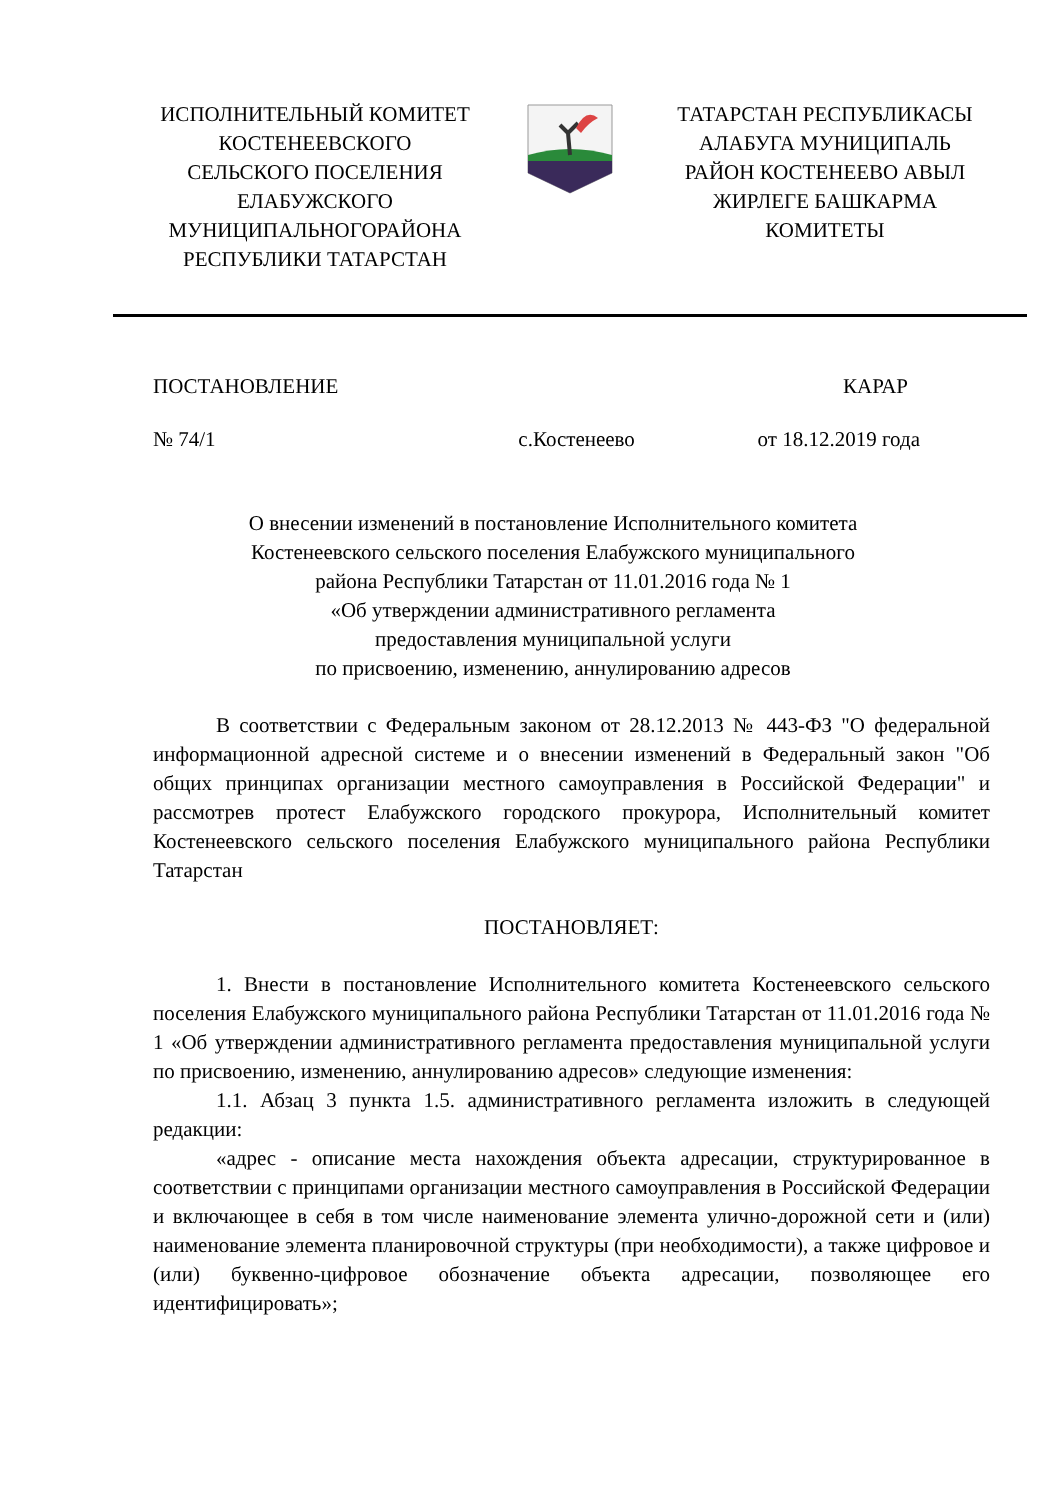ИСПОЛНИТЕЛЬНЫЙ КОМИТЕТ
КОСТЕНЕЕВСКОГО
СЕЛЬСКОГО ПОСЕЛЕНИЯ
ЕЛАБУЖСКОГО
МУНИЦИПАЛЬНОГОРАЙОНА
РЕСПУБЛИКИ ТАТАРСТАН
ТАТАРСТАН РЕСПУБЛИКАСЫ
АЛАБУГА МУНИЦИПАЛЬ
РАЙОН КОСТЕНЕЕВО АВЫЛ
ЖИРЛЕГЕ БАШКАРМА
КОМИТЕТЫ
ПОСТАНОВЛЕНИЕ КАРАР
№ 74/1 с.Костенеево от 18.12.2019 года
О внесении изменений в постановление Исполнительного комитета
Костенеевского сельского поселения Елабужского муниципального
района Республики Татарстан от 11.01.2016 года № 1
«Об утверждении административного регламента
предоставления муниципальной услуги
по присвоению, изменению, аннулированию адресов
В соответствии с Федеральным законом от 28.12.2013 № 443-ФЗ "О федеральной информационной адресной системе и о внесении изменений в Федеральный закон "Об общих принципах организации местного самоуправления в Российской Федерации" и рассмотрев протест Елабужского городского прокурора, Исполнительный комитет Костенеевского сельского поселения Елабужского муниципального района Республики Татарстан
ПОСТАНОВЛЯЕТ:
1. Внести в постановление Исполнительного комитета Костенеевского сельского поселения Елабужского муниципального района Республики Татарстан от 11.01.2016 года № 1 «Об утверждении административного регламента предоставления муниципальной услуги по присвоению, изменению, аннулированию адресов» следующие изменения:
1.1. Абзац 3 пункта 1.5. административного регламента изложить в следующей редакции:
«адрес - описание места нахождения объекта адресации, структурированное в соответствии с принципами организации местного самоуправления в Российской Федерации и включающее в себя в том числе наименование элемента улично-дорожной сети и (или) наименование элемента планировочной структуры (при необходимости), а также цифровое и (или) буквенно-цифровое обозначение объекта адресации, позволяющее его идентифицировать»;